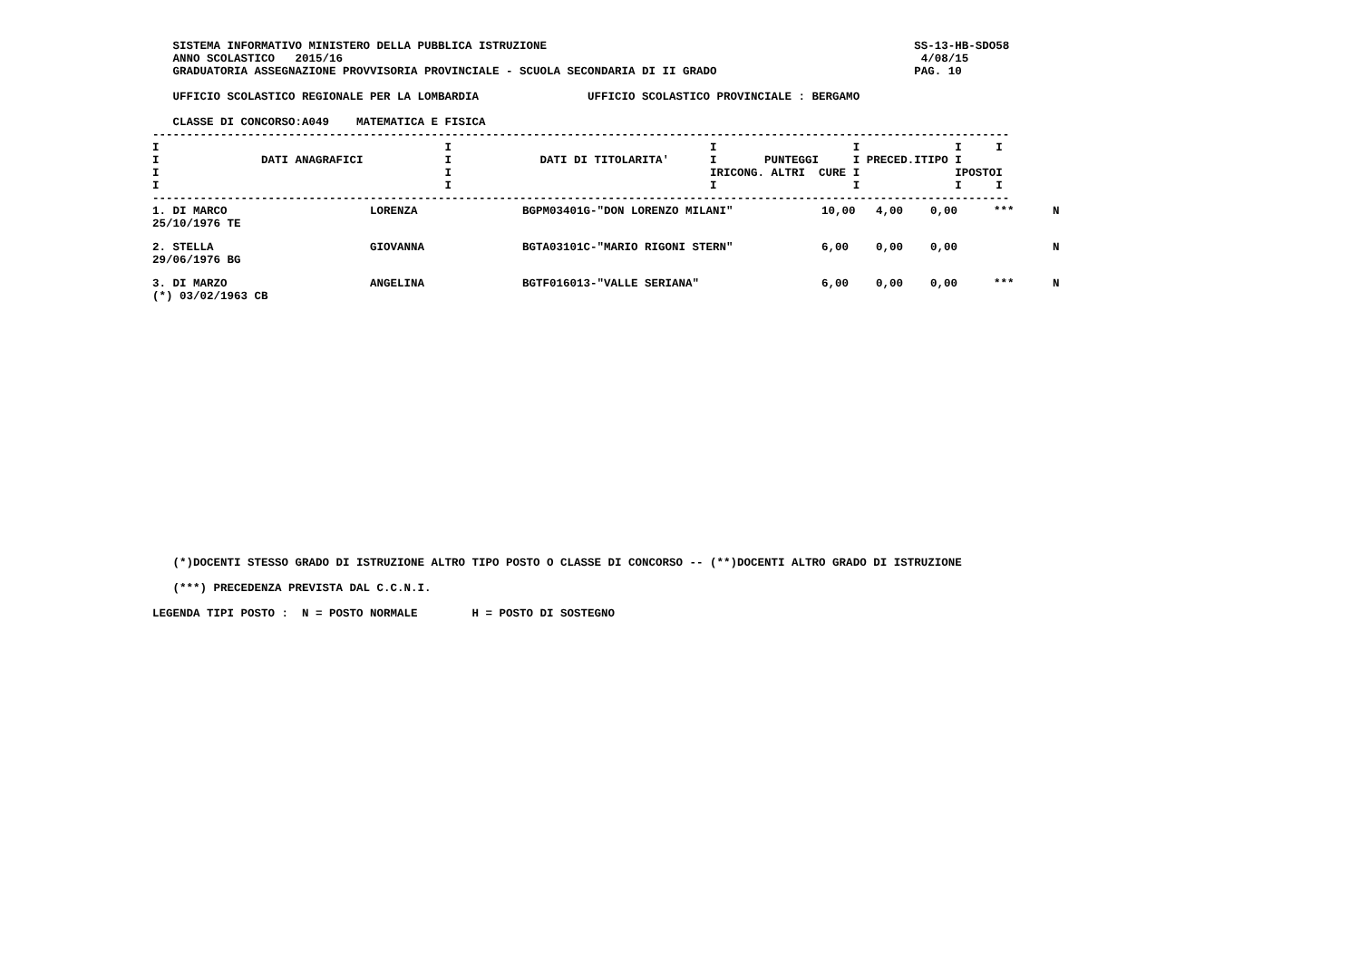SISTEMA INFORMATIVO MINISTERO DELLA PUBBLICA ISTRUZIONE                                                      SS-13-HB-SDO58
   ANNO SCOLASTICO   2015/16                                                                                     4/08/15
   GRADUATORIA ASSEGNAZIONE PROVVISORIA PROVINCIALE - SCUOLA SECONDARIA DI II GRADO                             PAG. 10

   UFFICIO SCOLASTICO REGIONALE PER LA LOMBARDIA                UFFICIO SCOLASTICO PROVINCIALE : BERGAMO

   CLASSE DI CONCORSO:A049    MATEMATICA E FISICA
------------------------------------------------------------------------------------------------------------------------------
I                                          I                                      I                    I              I     I
I               DATI ANAGRAFICI            I             DATI DI TITOLARITA'      I       PUNTEGGI     I PRECED.ITIPO I
I                                          I                                      IRICONG. ALTRI  CURE I              IPOSTOI
I                                          I                                      I                    I              I     I
------------------------------------------------------------------------------------------------------------------------------
| 1. DI MARCO 25/10/1976 TE | LORENZA | BGPM03401G-"DON LORENZO MILANI" | 10,00 | 4,00 | 0,00 | *** | N |
| 2. STELLA 29/06/1976 BG | GIOVANNA | BGTA03101C-"MARIO RIGONI STERN" | 6,00 | 0,00 | 0,00 | | N |
| 3. DI MARZO (*) 03/02/1963 CB | ANGELINA | BGTF016013-"VALLE SERIANA" | 6,00 | 0,00 | 0,00 | *** | N |
   (*)DOCENTI STESSO GRADO DI ISTRUZIONE ALTRO TIPO POSTO O CLASSE DI CONCORSO -- (**)DOCENTI ALTRO GRADO DI ISTRUZIONE

   (***) PRECEDENZA PREVISTA DAL C.C.N.I.

LEGENDA TIPI POSTO :  N = POSTO NORMALE        H = POSTO DI SOSTEGNO